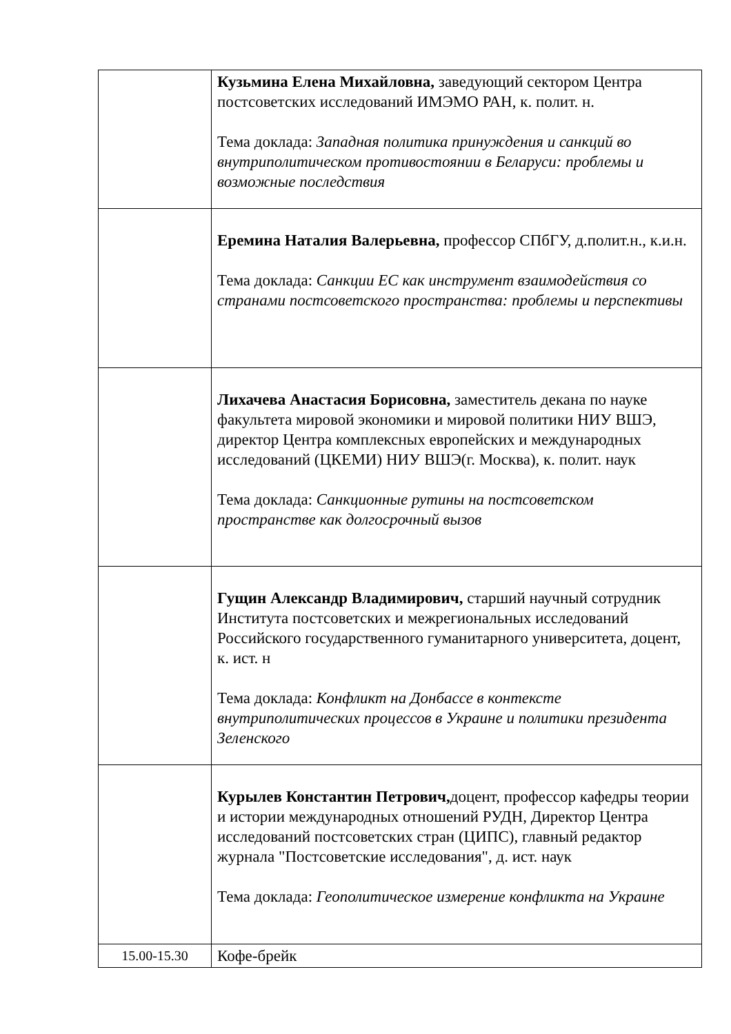| | Кузьмина Елена Михайловна, заведующий сектором Центра постсоветских исследований ИМЭМО РАН, к. полит. н. Тема доклада: Западная политика принуждения и санкций во внутриполитическом противостоянии в Беларуси: проблемы и возможные последствия |
| | Еремина Наталия Валерьевна, профессор СПбГУ, д.полит.н., к.и.н. Тема доклада: Санкции ЕС как инструмент взаимодействия со странами постсоветского пространства: проблемы и перспективы |
| | Лихачева Анастасия Борисовна, заместитель декана по науке факультета мировой экономики и мировой политики НИУ ВШЭ, директор Центра комплексных европейских и международных исследований (ЦКЕМИ) НИУ ВШЭ(г. Москва), к. полит. наук Тема доклада: Санкционные рутины на постсоветском пространстве как долгосрочный вызов |
| | Гущин Александр Владимирович, старший научный сотрудник Института постсоветских и межрегиональных исследований Российского государственного гуманитарного университета, доцент, к. ист. н Тема доклада: Конфликт на Донбассе в контексте внутриполитических процессов в Украине и политики президента Зеленского |
| | Курылев Константин Петрович, доцент, профессор кафедры теории и истории международных отношений РУДН, Директор Центра исследований постсоветских стран (ЦИПС), главный редактор журнала "Постсоветские исследования", д. ист. наук Тема доклада: Геополитическое измерение конфликта на Украине |
| 15.00-15.30 | Кофе-брейк |